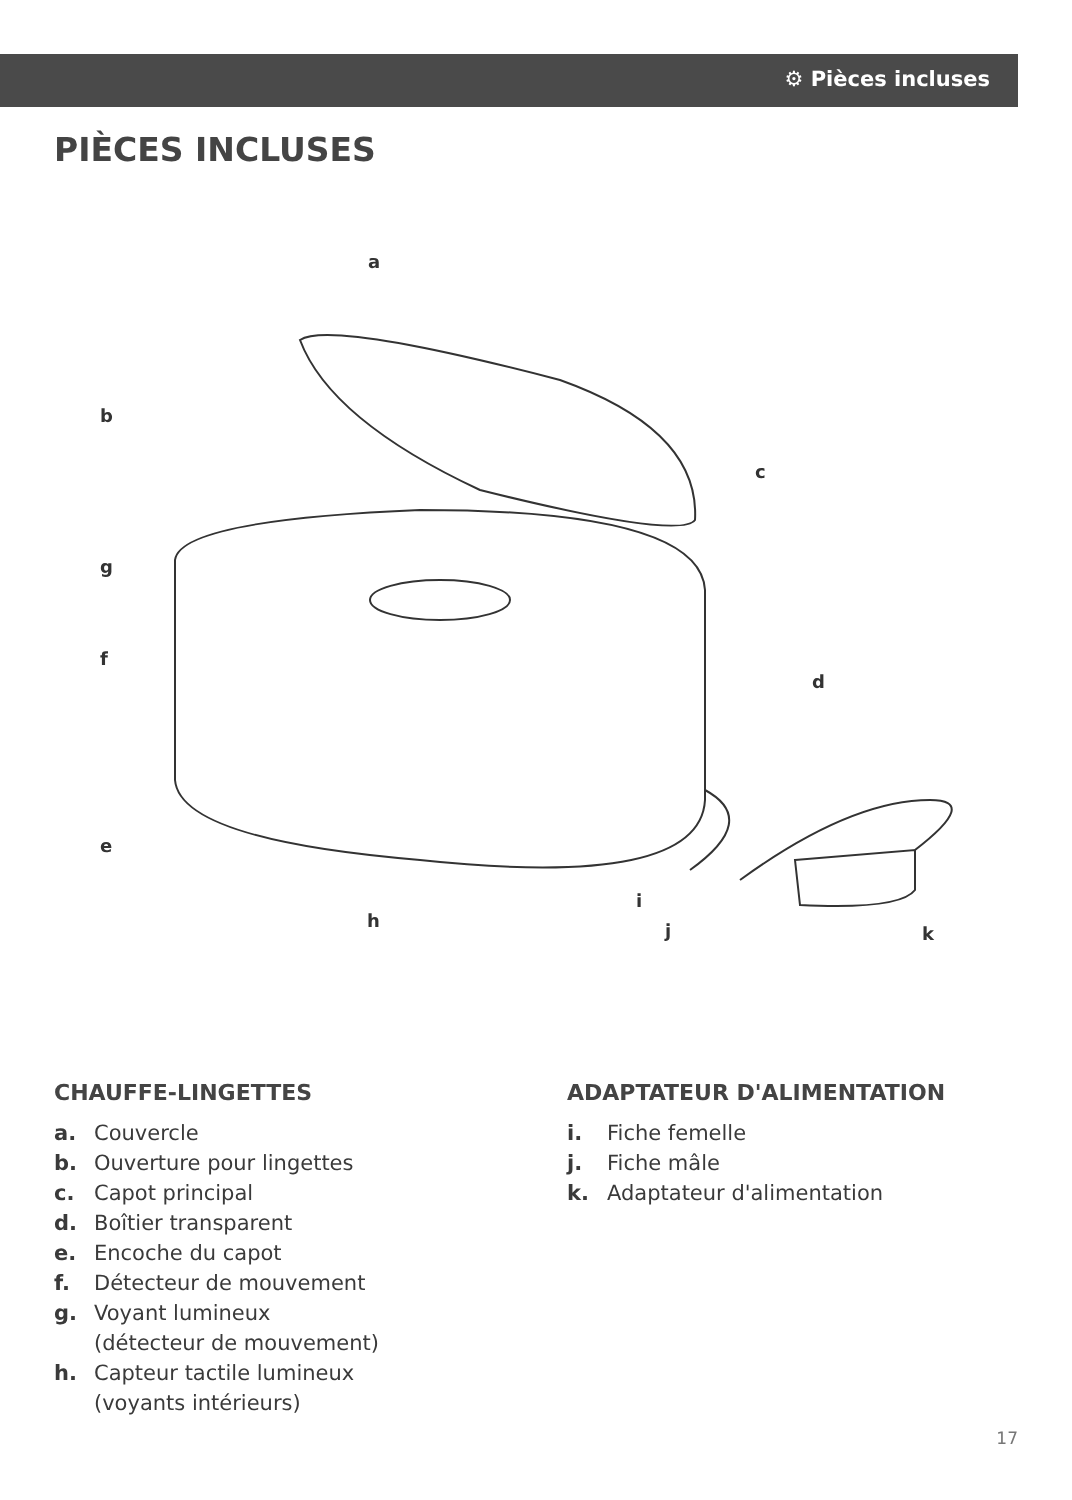⚙ Pièces incluses
PIÈCES INCLUSES
a
b
c
d
e
f
g
h
i
j
k
CHAUFFE-LINGETTES
a. Couvercle
b. Ouverture pour lingettes
c. Capot principal
d. Boîtier transparent
e. Encoche du capot
f. Détecteur de mouvement
g. Voyant lumineux
(détecteur de mouvement)
h. Capteur tactile lumineux
(voyants intérieurs)
ADAPTATEUR D'ALIMENTATION
i. Fiche femelle
j. Fiche mâle
k. Adaptateur d'alimentation
17